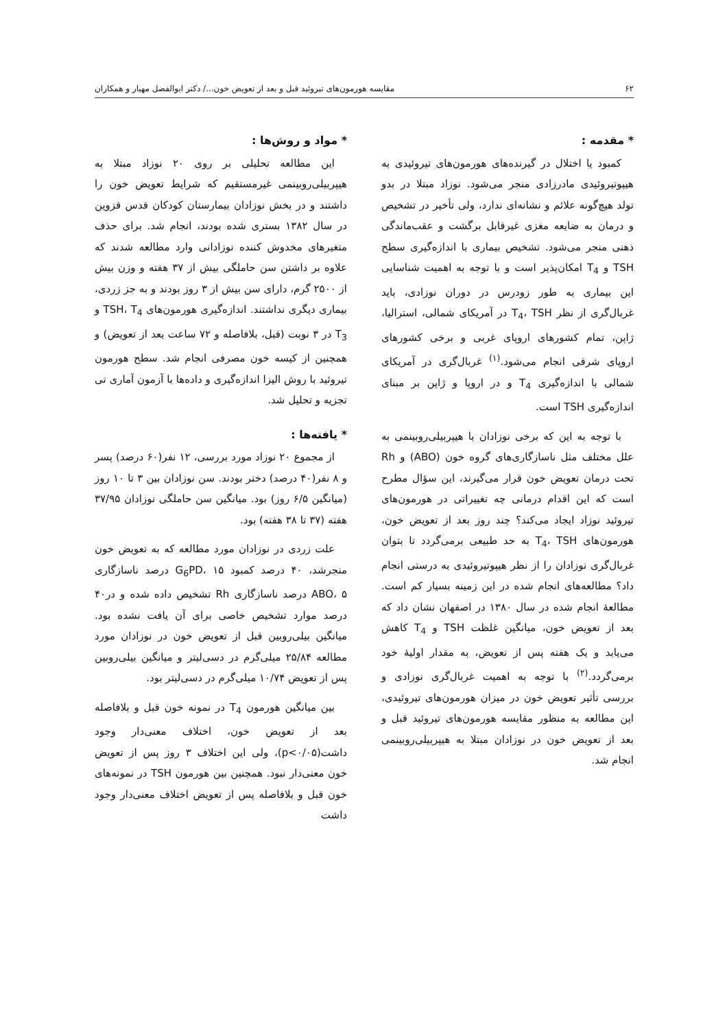۶۲ مقایسه هورمون‌های تیروئید قبل و بعد از تعویض خون.../ دکتر ابوالفضل مهیار و همکاران
* مقدمه :
کمبود یا اختلال در گیرنده‌های هورمون‌های تیروئیدی به هیپوتیروئیدی مادرزادی منجر می‌شود. نوزاد مبتلا در بدو تولد هیچ‌گونه علائم و نشانه‌ای ندارد، ولی تأخیر در تشخیص و درمان به ضایعه مغزی غیرقابل برگشت و عقب‌ماندگی ذهنی منجر می‌شود. تشخیص بیماری با اندازه‌گیری سطح TSH و T<sub>4</sub> امکان‌پذیر است و با توجه به اهمیت شناسایی این بیماری به طور زودرس در دوران نوزادی، باید غربال‌گری از نظر T<sub>4</sub>، TSH در آمریکای شمالی، استرالیا، ژاپن، تمام کشورهای اروپای غربی و برخی کشورهای اروپای شرقی انجام می‌شود.<sup>(۱)</sup> غربال‌گری در آمریکای شمالی با اندازه‌گیری T<sub>4</sub> و در اروپا و ژاپن بر مبنای اندازه‌گیری TSH است.
با توجه به این که برخی نوزادان با هیپربیلی‌روبینمی به علل مختلف مثل ناسازگاری‌های گروه خون (ABO) و Rh تحت درمان تعویض خون قرار می‌گیرند، این سؤال مطرح است که این اقدام درمانی چه تغییراتی در هورمون‌های تیروئید نوزاد ایجاد می‌کند؟ چند روز بعد از تعویض خون، هورمون‌های T<sub>4</sub>، TSH به حد طبیعی برمی‌گردد تا بتوان غربال‌گری نوزادان را از نظر هیپوتیروئیدی به درستی انجام داد؟ مطالعه‌های انجام شده در این زمینه بسیار کم است. مطالعهٔ انجام شده در سال ۱۳۸۰ در اصفهان نشان داد که بعد از تعویض خون، میانگین غلظت TSH و T<sub>4</sub> کاهش می‌یابد و یک هفته پس از تعویض، به مقدار اولیهٔ خود برمی‌گردد.<sup>(۲)</sup> با توجه به اهمیت غربال‌گری نوزادی و بررسی تأثیر تعویض خون در میزان هورمون‌های تیروئیدی، این مطالعه به منظور مقایسه هورمون‌های تیروئید قبل و بعد از تعویض خون در نوزادان مبتلا به هیپربیلی‌روبینمی انجام شد.
* مواد و روش‌ها :
این مطالعه تحلیلی بر روی ۲۰ نوزاد مبتلا به هیپربیلی‌روبینمی غیرمستقیم که شرایط تعویض خون را داشتند و در بخش نوزادان بیمارستان کودکان قدس قزوین در سال ۱۳۸۲ بستری شده بودند، انجام شد. برای حذف متغیرهای مخدوش کننده نوزادانی وارد مطالعه شدند که علاوه بر داشتن سن حاملگی بیش از ۳۷ هفته و وزن بیش از ۲۵۰۰ گرم، دارای سن بیش از ۳ روز بودند و به جز زردی، بیماری دیگری نداشتند. اندازه‌گیری هورمون‌های TSH، T<sub>4</sub> و T<sub>3</sub> در ۳ نوبت (قبل، بلافاصله و ۷۲ ساعت بعد از تعویض) و همچنین از کیسه خون مصرفی انجام شد. سطح هورمون تیروئید با روش الیزا اندازه‌گیری و داده‌ها با آزمون آماری تی تجزیه و تحلیل شد.
* یافته‌ها :
از مجموع ۲۰ نوزاد مورد بررسی، ۱۲ نفر(۶۰ درصد) پسر و ۸ نفر(۴۰ درصد) دختر بودند. سن نوزادان بین ۳ تا ۱۰ روز (میانگین ۶/۵ روز) بود. میانگین سن حاملگی نوزادان ۳۷/۹۵ هفته (۳۷ تا ۳۸ هفته) بود.
علت زردی در نوزادان مورد مطالعه که به تعویض خون منجرشد، ۴۰ درصد کمبود G<sub>6</sub>PD، ۱۵ درصد ناسازگاری ABO، ۵ درصد ناسازگاری Rh تشخیص داده شده و در۴۰ درصد موارد تشخیص خاصی برای آن یافت نشده بود. میانگین بیلی‌روبین قبل از تعویض خون در نوزادان مورد مطالعه ۲۵/۸۴ میلی‌گرم در دسی‌لیتر و میانگین بیلی‌روبین پس از تعویض ۱۰/۷۴ میلی‌گرم در دسی‌لیتر بود.
بین میانگین هورمون T<sub>4</sub> در نمونه خون قبل و بلافاصله بعد از تعویض خون، اختلاف معنی‌دار وجود داشت(p<۰/۰۵)، ولی این اختلاف ۳ روز پس از تعویض خون معنی‌دار نبود. همچنین بین هورمون TSH در نمونه‌های خون قبل و بلافاصله پس از تعویض اختلاف معنی‌دار وجود داشت